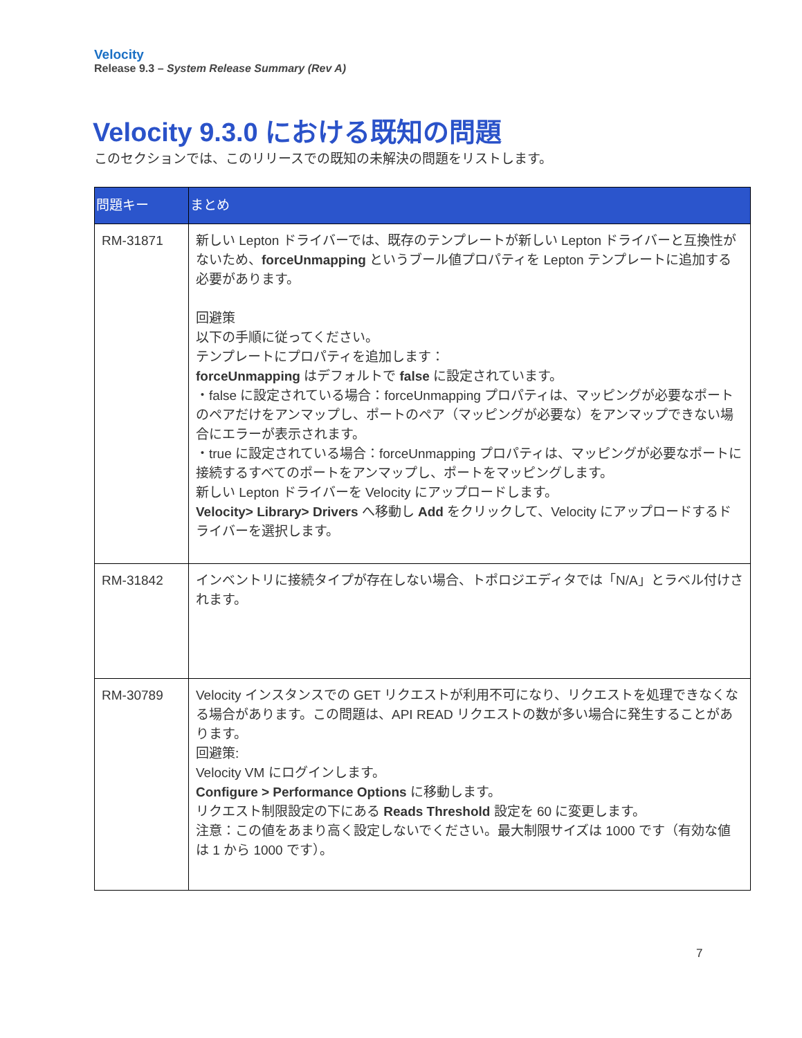Velocity
Release 9.3 – System Release Summary (Rev A)
Velocity 9.3.0 における既知の問題
このセクションでは、このリリースでの既知の未解決の問題をリストします。
| 問題キー | まとめ |
| --- | --- |
| RM-31871 | 新しい Lepton ドライバーでは、既存のテンプレートが新しい Lepton ドライバーと互換性がないため、 forceUnmapping というブール値プロパティを Lepton テンプレートに追加する必要があります。 回避策 以下の手順に従ってください。 テンプレートにプロパティを追加します： forceUnmapping はデフォルトで false に設定されています。 ・false に設定されている場合：forceUnmapping プロパティは、マッピングが必要なポートのペアだけをアンマップし、ポートのペア（マッピングが必要な）をアンマップできない場合にエラーが表示されます。 ・true に設定されている場合：forceUnmapping プロパティは、マッピングが必要なポートに接続するすべてのポートをアンマップし、ポートをマッピングします。 新しい Lepton ドライバーを Velocity にアップロードします。 Velocity> Library> Drivers へ移動し Add をクリックして、Velocity にアップロードするドライバーを選択します。 |
| RM-31842 | インベントリに接続タイプが存在しない場合、トポロジエディタでは「N/A」とラベル付けされます。 |
| RM-30789 | Velocity インスタンスでの GET リクエストが利用不可になり、リクエストを処理できなくなる場合があります。この問題は、API READ リクエストの数が多い場合に発生することがあります。 回避策: Velocity VM にログインします。 Configure > Performance Options に移動します。 リクエスト制限設定の下にある Reads Threshold 設定を 60 に変更します。 注意：この値をあまり高く設定しないでください。最大制限サイズは 1000 です（有効な値は 1 から 1000 です）。 |
7